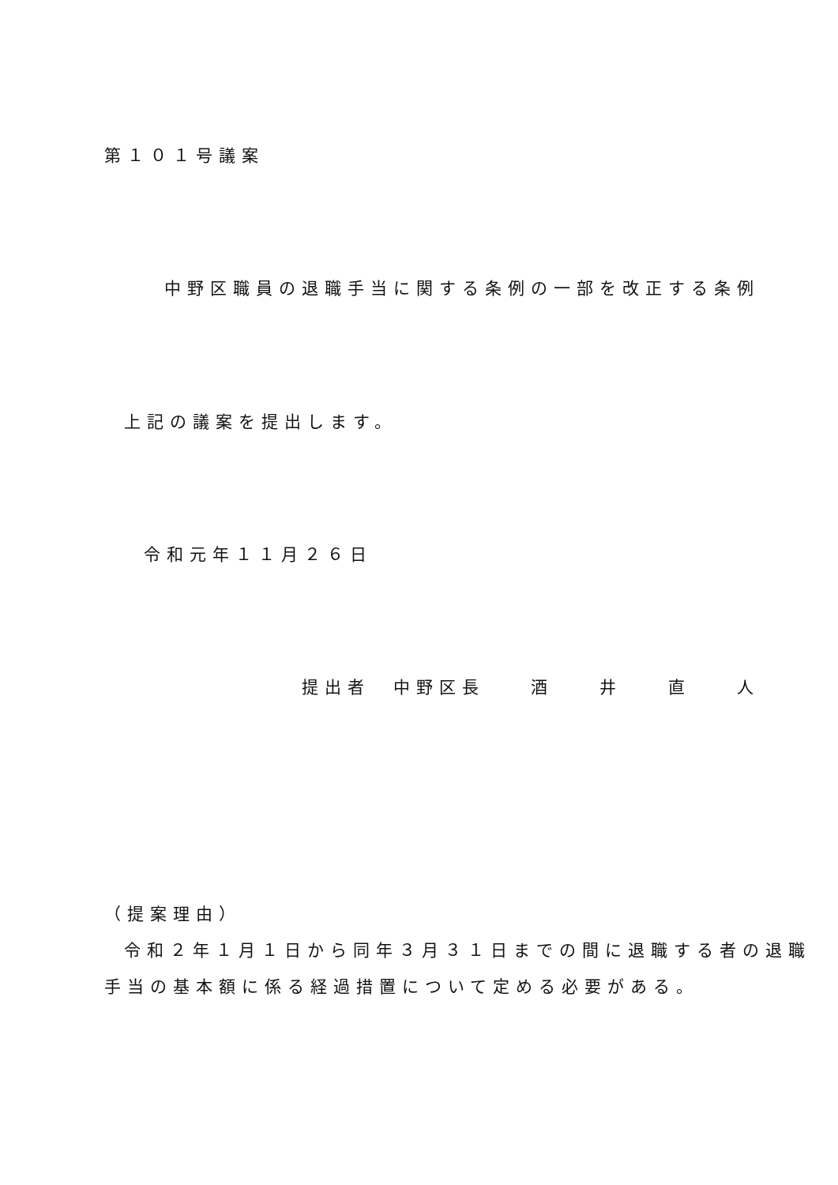第１０１号議案
中野区職員の退職手当に関する条例の一部を改正する条例
上記の議案を提出します。
令和元年１１月２６日
提出者　中野区長　　酒　　井　　直　　人
（提案理由）
令和２年１月１日から同年３月３１日までの間に退職する者の退職
手当の基本額に係る経過措置について定める必要がある。